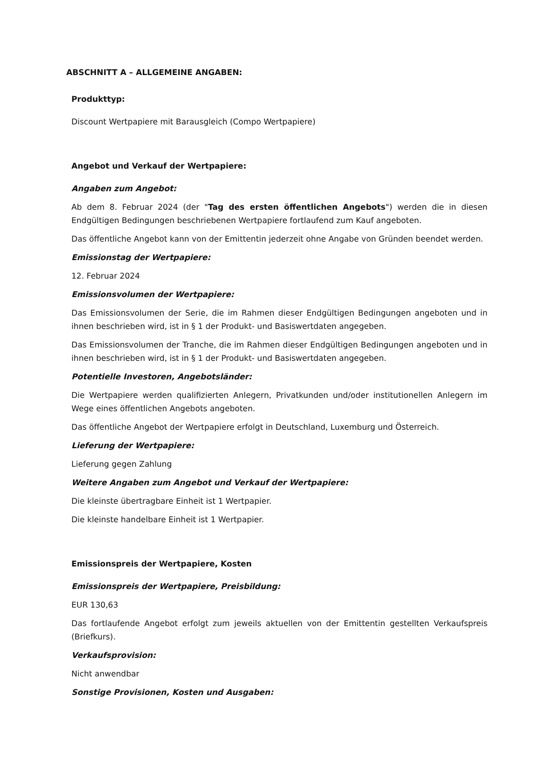ABSCHNITT A – ALLGEMEINE ANGABEN:
Produkttyp:
Discount Wertpapiere mit Barausgleich (Compo Wertpapiere)
Angebot und Verkauf der Wertpapiere:
Angaben zum Angebot:
Ab dem 8. Februar 2024 (der "Tag des ersten öffentlichen Angebots") werden die in diesen Endgültigen Bedingungen beschriebenen Wertpapiere fortlaufend zum Kauf angeboten.
Das öffentliche Angebot kann von der Emittentin jederzeit ohne Angabe von Gründen beendet werden.
Emissionstag der Wertpapiere:
12. Februar 2024
Emissionsvolumen der Wertpapiere:
Das Emissionsvolumen der Serie, die im Rahmen dieser Endgültigen Bedingungen angeboten und in ihnen beschrieben wird, ist in § 1 der Produkt- und Basiswertdaten angegeben.
Das Emissionsvolumen der Tranche, die im Rahmen dieser Endgültigen Bedingungen angeboten und in ihnen beschrieben wird, ist in § 1 der Produkt- und Basiswertdaten angegeben.
Potentielle Investoren, Angebotsländer:
Die Wertpapiere werden qualifizierten Anlegern, Privatkunden und/oder institutionellen Anlegern im Wege eines öffentlichen Angebots angeboten.
Das öffentliche Angebot der Wertpapiere erfolgt in Deutschland, Luxemburg und Österreich.
Lieferung der Wertpapiere:
Lieferung gegen Zahlung
Weitere Angaben zum Angebot und Verkauf der Wertpapiere:
Die kleinste übertragbare Einheit ist 1 Wertpapier.
Die kleinste handelbare Einheit ist 1 Wertpapier.
Emissionspreis der Wertpapiere, Kosten
Emissionspreis der Wertpapiere, Preisbildung:
EUR 130,63
Das fortlaufende Angebot erfolgt zum jeweils aktuellen von der Emittentin gestellten Verkaufspreis (Briefkurs).
Verkaufsprovision:
Nicht anwendbar
Sonstige Provisionen, Kosten und Ausgaben: